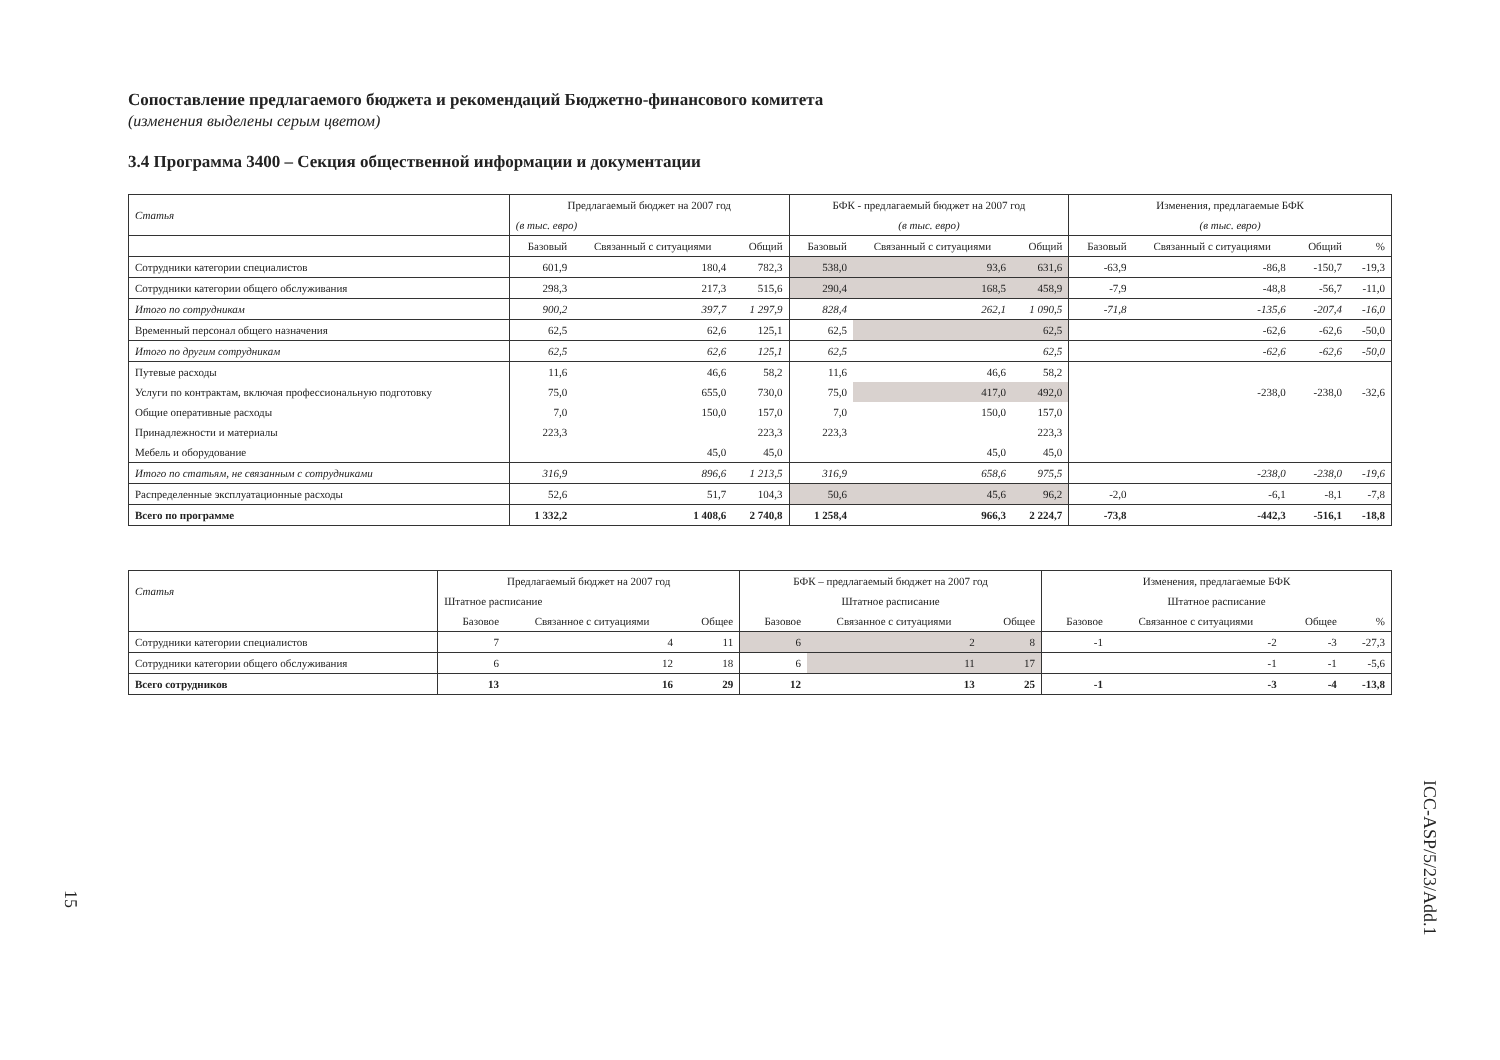Сопоставление предлагаемого бюджета и рекомендаций Бюджетно-финансового комитета
(изменения выделены серым цветом)
3.4 Программа 3400 – Секция общественной информации и документации
| Статья | Предлагаемый бюджет на 2007 год | | | БФК - предлагаемый бюджет на 2007 год | | | Изменения, предлагаемые БФК | | | |
| --- | --- | --- | --- | --- | --- | --- | --- | --- | --- | --- |
| | (в тыс. евро) | | | (в тыс. евро) | | | (в тыс. евро) | | | |
| | Базовый | Связанный с ситуациями | Общий | Базовый | Связанный с ситуациями | Общий | Базовый | Связанный с ситуациями | Общий | % |
| Сотрудники категории специалистов | 601,9 | 180,4 | 782,3 | 538,0 | 93,6 | 631,6 | -63,9 | -86,8 | -150,7 | -19,3 |
| Сотрудники категории общего обслуживания | 298,3 | 217,3 | 515,6 | 290,4 | 168,5 | 458,9 | -7,9 | -48,8 | -56,7 | -11,0 |
| Итого по сотрудникам | 900,2 | 397,7 | 1 297,9 | 828,4 | 262,1 | 1 090,5 | -71,8 | -135,6 | -207,4 | -16,0 |
| Временный персонал общего назначения | 62,5 | 62,6 | 125,1 | 62,5 | | 62,5 | | -62,6 | -62,6 | -50,0 |
| Итого по другим сотрудникам | 62,5 | 62,6 | 125,1 | 62,5 | | 62,5 | | -62,6 | -62,6 | -50,0 |
| Путевые расходы | 11,6 | 46,6 | 58,2 | 11,6 | 46,6 | 58,2 | | | | |
| Услуги по контрактам, включая профессиональную подготовку | 75,0 | 655,0 | 730,0 | 75,0 | 417,0 | 492,0 | | -238,0 | -238,0 | -32,6 |
| Общие оперативные расходы | 7,0 | 150,0 | 157,0 | 7,0 | 150,0 | 157,0 | | | | |
| Принадлежности и материалы | 223,3 | | 223,3 | 223,3 | | 223,3 | | | | |
| Мебель и оборудование | | 45,0 | 45,0 | | 45,0 | 45,0 | | | | |
| Итого по статьям, не связанным с сотрудниками | 316,9 | 896,6 | 1 213,5 | 316,9 | 658,6 | 975,5 | | -238,0 | -238,0 | -19,6 |
| Распределенные эксплуатационные расходы | 52,6 | 51,7 | 104,3 | 50,6 | 45,6 | 96,2 | -2,0 | -6,1 | -8,1 | -7,8 |
| Всего по программе | 1 332,2 | 1 408,6 | 2 740,8 | 1 258,4 | 966,3 | 2 224,7 | -73,8 | -442,3 | -516,1 | -18,8 |
| Статья | Предлагаемый бюджет на 2007 год | | | БФК – предлагаемый бюджет на 2007 год | | | Изменения, предлагаемые БФК | | | |
| --- | --- | --- | --- | --- | --- | --- | --- | --- | --- | --- |
| | Штатное расписание | | | Штатное расписание | | | Штатное расписание | | | |
| | Базовое | Связанное с ситуациями | Общее | Базовое | Связанное с ситуациями | Общее | Базовое | Связанное с ситуациями | Общее | % |
| Сотрудники категории специалистов | 7 | 4 | 11 | 6 | 2 | 8 | -1 | -2 | -3 | -27,3 |
| Сотрудники категории общего обслуживания | 6 | 12 | 18 | 6 | 11 | 17 | | -1 | -1 | -5,6 |
| Всего сотрудников | 13 | 16 | 29 | 12 | 13 | 25 | -1 | -3 | -4 | -13,8 |
ICC-ASP/5/23/Add.1
15